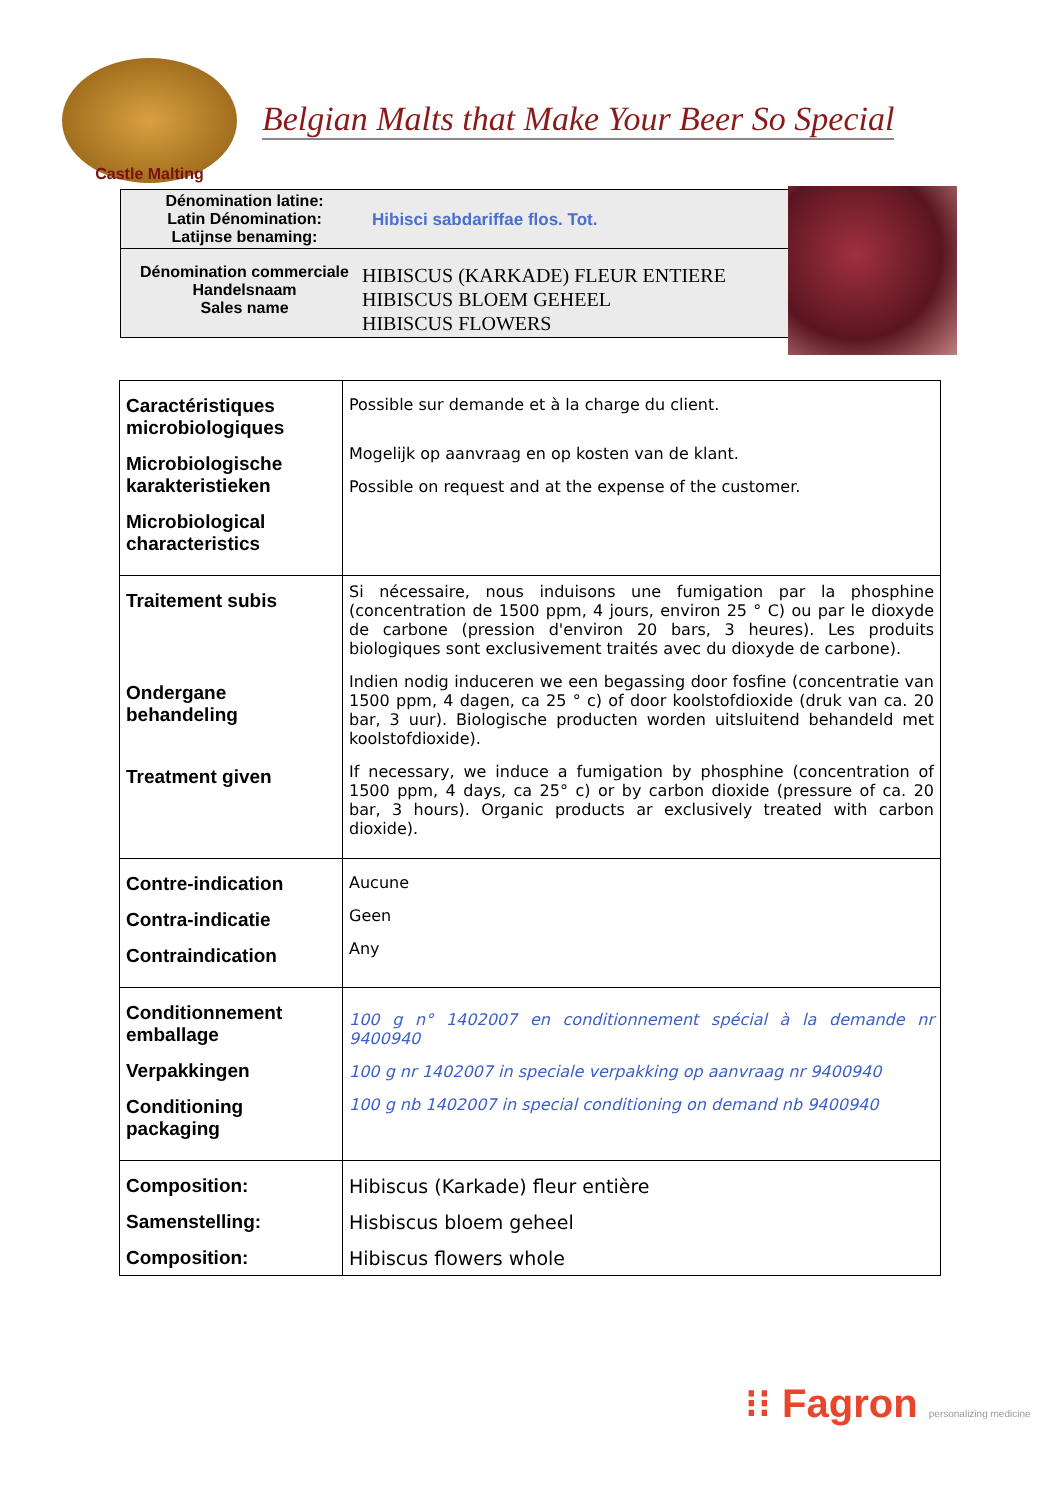Castle Malting
Belgian Malts that Make Your Beer So Special
Dénomination latine:
Latin Dénomination:
Latijnse benaming:
Hibisci sabdariffae flos. Tot.
Dénomination commerciale
Handelsnaam
Sales name
HIBISCUS (KARKADE) FLEUR ENTIERE
HIBISCUS BLOEM GEHEEL
HIBISCUS FLOWERS
| Caractéristiques microbiologiques Microbiologische karakteristieken Microbiological characteristics | Possible sur demande et à la charge du client. Mogelijk op aanvraag en op kosten van de klant. Possible on request and at the expense of the customer. |
| Traitement subis Ondergane behandeling Treatment given | Si nécessaire, nous induisons une fumigation par la phosphine (concentration de 1500 ppm, 4 jours, environ 25 ° C) ou par le dioxyde de carbone (pression d'environ 20 bars, 3 heures). Les produits biologiques sont exclusivement traités avec du dioxyde de carbone). Indien nodig induceren we een begassing door fosfine (concentratie van 1500 ppm, 4 dagen, ca 25 ° c) of door koolstofdioxide (druk van ca. 20 bar, 3 uur). Biologische producten worden uitsluitend behandeld met koolstofdioxide). If necessary, we induce a fumigation by phosphine (concentration of 1500 ppm, 4 days, ca 25° c) or by carbon dioxide (pressure of ca. 20 bar, 3 hours). Organic products ar exclusively treated with carbon dioxide). |
| Contre-indication Contra-indicatie Contraindication | Aucune Geen Any |
| Conditionnement emballage Verpakkingen Conditioning packaging | 100 g n° 1402007 en conditionnement spécial à la demande nr 9400940 100 g nr 1402007 in speciale verpakking op aanvraag nr 9400940 100 g nb 1402007 in special conditioning on demand nb 9400940 |
| Composition: Samenstelling: Composition: | Hibiscus (Karkade) fleur entière Hisbiscus bloem geheel Hibiscus flowers whole |
⁝⁝ Fagron personalizing medicine